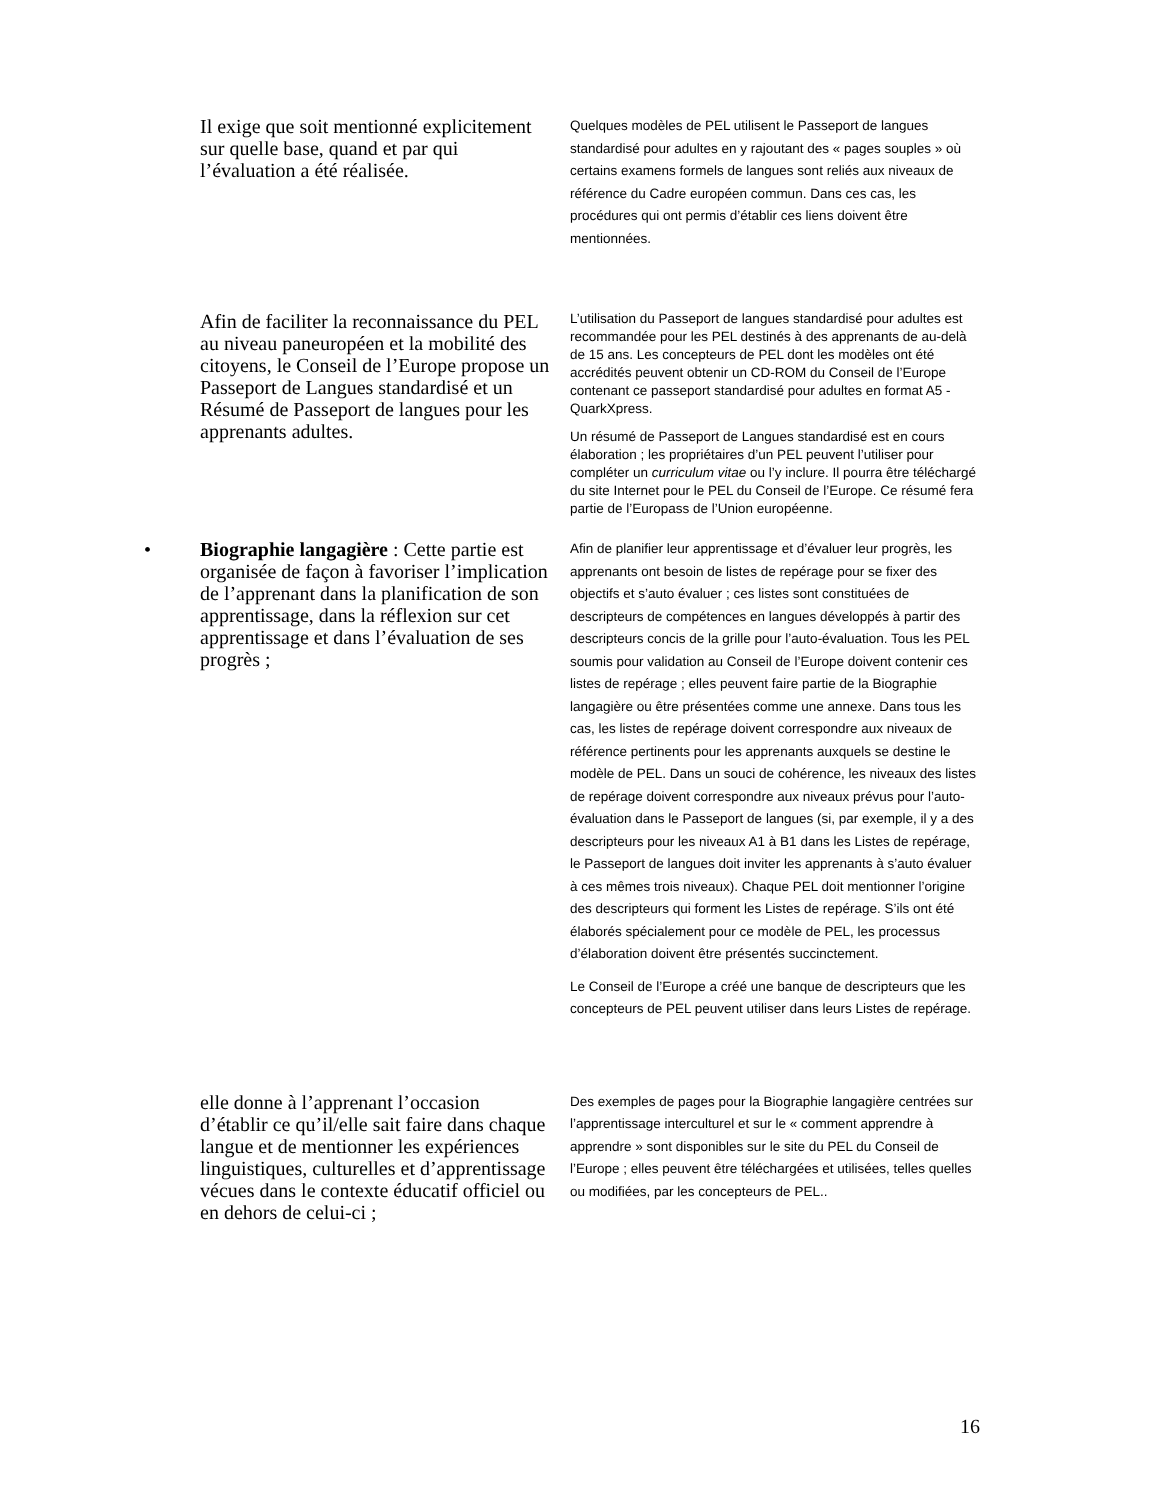Il exige que soit mentionné explicitement sur quelle base, quand et par qui l’évaluation a été réalisée.
Quelques modèles de PEL utilisent le Passeport de langues standardisé pour adultes en y rajoutant des « pages souples » où certains examens formels de langues sont reliés aux niveaux de référence du Cadre européen commun. Dans ces cas, les procédures qui ont permis d’établir ces liens doivent être mentionnées.
Afin de faciliter la reconnaissance du PEL au niveau paneuropéen et la mobilité des citoyens, le Conseil de l’Europe propose un Passeport de Langues standardisé et un Résumé de Passeport de langues pour les apprenants adultes.
L’utilisation du Passeport de langues standardisé pour adultes est recommandée pour les PEL destinés à des apprenants de au-delà de 15 ans. Les concepteurs de PEL dont les modèles ont été accrédités peuvent obtenir un CD-ROM du Conseil de l’Europe contenant ce passeport standardisé pour adultes en format A5 - QuarkXpress.
Un résumé de Passeport de Langues standardisé est en cours élaboration ; les propriétaires d’un PEL peuvent l’utiliser pour compléter un curriculum vitae ou l’y inclure. Il pourra être téléchargé du site Internet pour le PEL du Conseil de l’Europe. Ce résumé fera partie de l’Europass de l’Union européenne.
• Biographie langagière : Cette partie est organisée de façon à favoriser l’implication de l’apprenant dans la planification de son apprentissage, dans la réflexion sur cet apprentissage et dans l’évaluation de ses progrès ;
Afin de planifier leur apprentissage et d’évaluer leur progrès, les apprenants ont besoin de listes de repérage pour se fixer des objectifs et s’auto évaluer ; ces listes sont constituées de descripteurs de compétences en langues développés à partir des descripteurs concis de la grille pour l’auto-évaluation. Tous les PEL soumis pour validation au Conseil de l’Europe doivent contenir ces listes de repérage ; elles peuvent faire partie de la Biographie langagière ou être présentées comme une annexe. Dans tous les cas, les listes de repérage doivent correspondre aux niveaux de référence pertinents pour les apprenants auxquels se destine le modèle de PEL. Dans un souci de cohérence, les niveaux des listes de repérage doivent correspondre aux niveaux prévus pour l’auto-évaluation dans le Passeport de langues (si, par exemple, il y a des descripteurs pour les niveaux A1 à B1 dans les Listes de repérage, le Passeport de langues doit inviter les apprenants à s’auto évaluer à ces mêmes trois niveaux). Chaque PEL doit mentionner l’origine des descripteurs qui forment les Listes de repérage. S’ils ont été élaborés spécialement pour ce modèle de PEL, les processus d’élaboration doivent être présentés succinctement.
Le Conseil de l’Europe a créé une banque de descripteurs que les concepteurs de PEL peuvent utiliser dans leurs Listes de repérage.
elle donne à l’apprenant l’occasion d’établir ce qu’il/elle sait faire dans chaque langue et de mentionner les expériences linguistiques, culturelles et d’apprentissage vécues dans le contexte éducatif officiel ou en dehors de celui-ci ;
Des exemples de pages pour la Biographie langagière centrées sur l’apprentissage interculturel et sur le « comment apprendre à apprendre » sont disponibles sur le site du PEL du Conseil de l’Europe ; elles peuvent être téléchargées et utilisées, telles quelles ou modifiées, par les concepteurs de PEL..
16